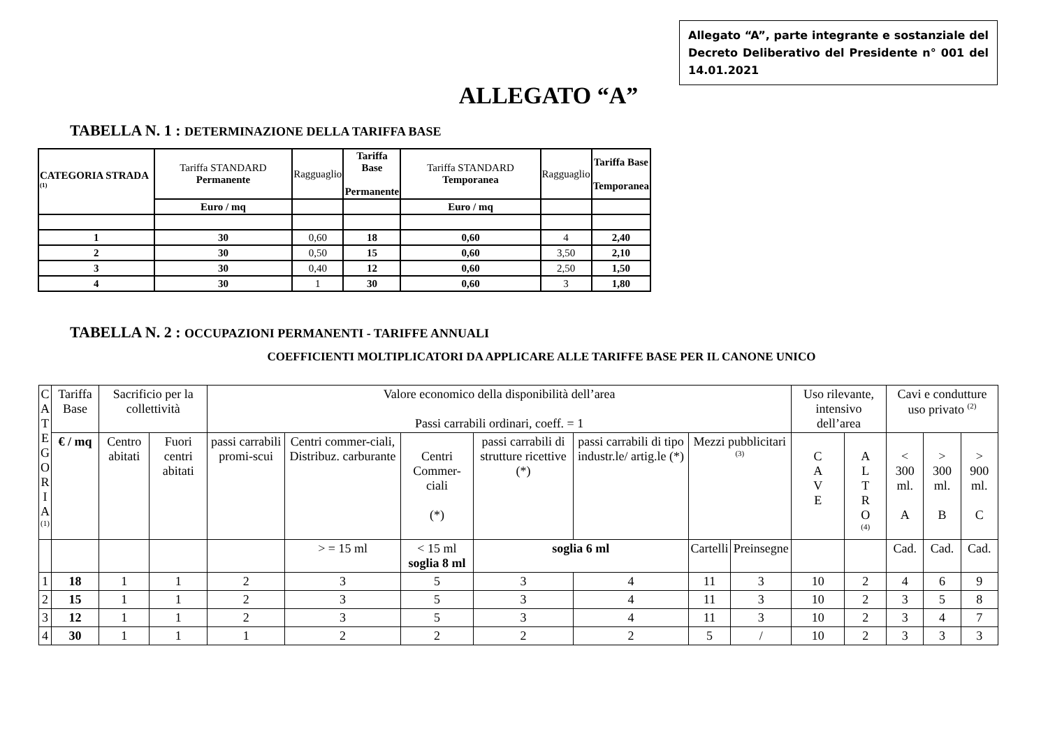Allegato “A”, parte integrante e sostanziale del Decreto Deliberativo del Presidente n° 001 del 14.01.2021
ALLEGATO “A”
TABELLA N. 1 : DETERMINAZIONE DELLA TARIFFA BASE
| CATEGORIA STRADA <sup>(1)</sup> | Tariffa STANDARD Permanente | Ragguaglio | Tariffa Base Permanente | Tariffa STANDARD Temporanea | Ragguaglio | Tariffa Base Temporanea |
| | Euro / mq | | | Euro / mq | | |
| 1 | 30 | 0,60 | 18 | 0,60 | 4 | 2,40 |
| 2 | 30 | 0,50 | 15 | 0,60 | 3,50 | 2,10 |
| 3 | 30 | 0,40 | 12 | 0,60 | 2,50 | 1,50 |
| 4 | 30 | 1 | 30 | 0,60 | 3 | 1,80 |
TABELLA N. 2 : OCCUPAZIONI PERMANENTI - TARIFFE ANNUALI
COEFFICIENTI MOLTIPLICATORI DA APPLICARE ALLE TARIFFE BASE PER IL CANONE UNICO
| C A T E G O R I A <sup>(1)</sup> | Tariffa Base | Sacrificio per la collettività | | Valore economico della disponibilità dell’area Passi carrabili ordinari, coeff. = 1 | | | | | | | Uso rilevante, intensivo dell’area | | Cavi e condutture uso privato <sup>(2)</sup> | | |
| | € / mq | Centro abitati | Fuori centri abitati | passi carrabili promi-scui | Centri commer-ciali, Distribuz. carburante | Centri Commer-ciali (*) | passi carrabili di strutture ricettive (*) | passi carrabili di tipo industr.le/ artig.le (*) | Mezzi pubblicitari <sup>(3)</sup> | | C A V E | A L T R O <sup>(4)</sup> | < 300 ml. A | > 300 ml. B | > 900 ml. C |
| | | | | | > = 15 ml | < 15 ml soglia 8 ml | soglia 6 ml | | Cartelli | Preinsegne | | | Cad. | Cad. | Cad. |
| 1 | 18 | 1 | 1 | 2 | 3 | 5 | 3 | 4 | 11 | 3 | 10 | 2 | 4 | 6 | 9 |
| 2 | 15 | 1 | 1 | 2 | 3 | 5 | 3 | 4 | 11 | 3 | 10 | 2 | 3 | 5 | 8 |
| 3 | 12 | 1 | 1 | 2 | 3 | 5 | 3 | 4 | 11 | 3 | 10 | 2 | 3 | 4 | 7 |
| 4 | 30 | 1 | 1 | 1 | 2 | 2 | 2 | 2 | 5 | / | 10 | 2 | 3 | 3 | 3 |